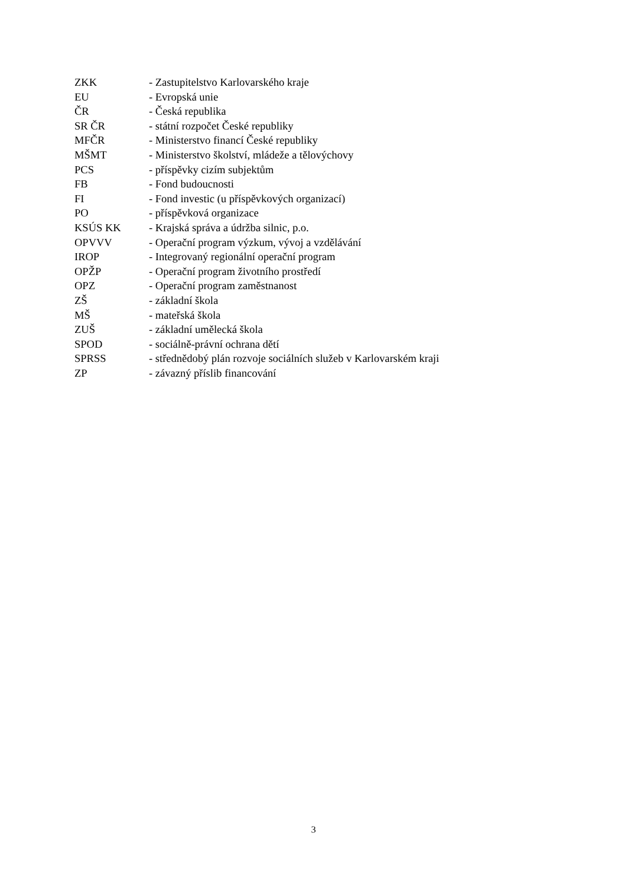ZKK - Zastupitelstvo Karlovarského kraje
EU - Evropská unie
ČR - Česká republika
SR ČR - státní rozpočet České republiky
MFČR - Ministerstvo financí České republiky
MŠMT - Ministerstvo školství, mládeže a tělovýchovy
PCS - příspěvky cizím subjektům
FB - Fond budoucnosti
FI - Fond investic (u příspěvkových organizací)
PO - příspěvková organizace
KSÚS KK - Krajská správa a údržba silnic, p.o.
OPVVV - Operační program výzkum, vývoj a vzdělávání
IROP - Integrovaný regionální operační program
OPŽP - Operační program životního prostředí
OPZ - Operační program zaměstnanost
ZŠ - základní škola
MŠ - mateřská škola
ZUŠ - základní umělecká škola
SPOD - sociálně-právní ochrana dětí
SPRSS - střednědobý plán rozvoje sociálních služeb v Karlovarském kraji
ZP - závazný příslib financování
3